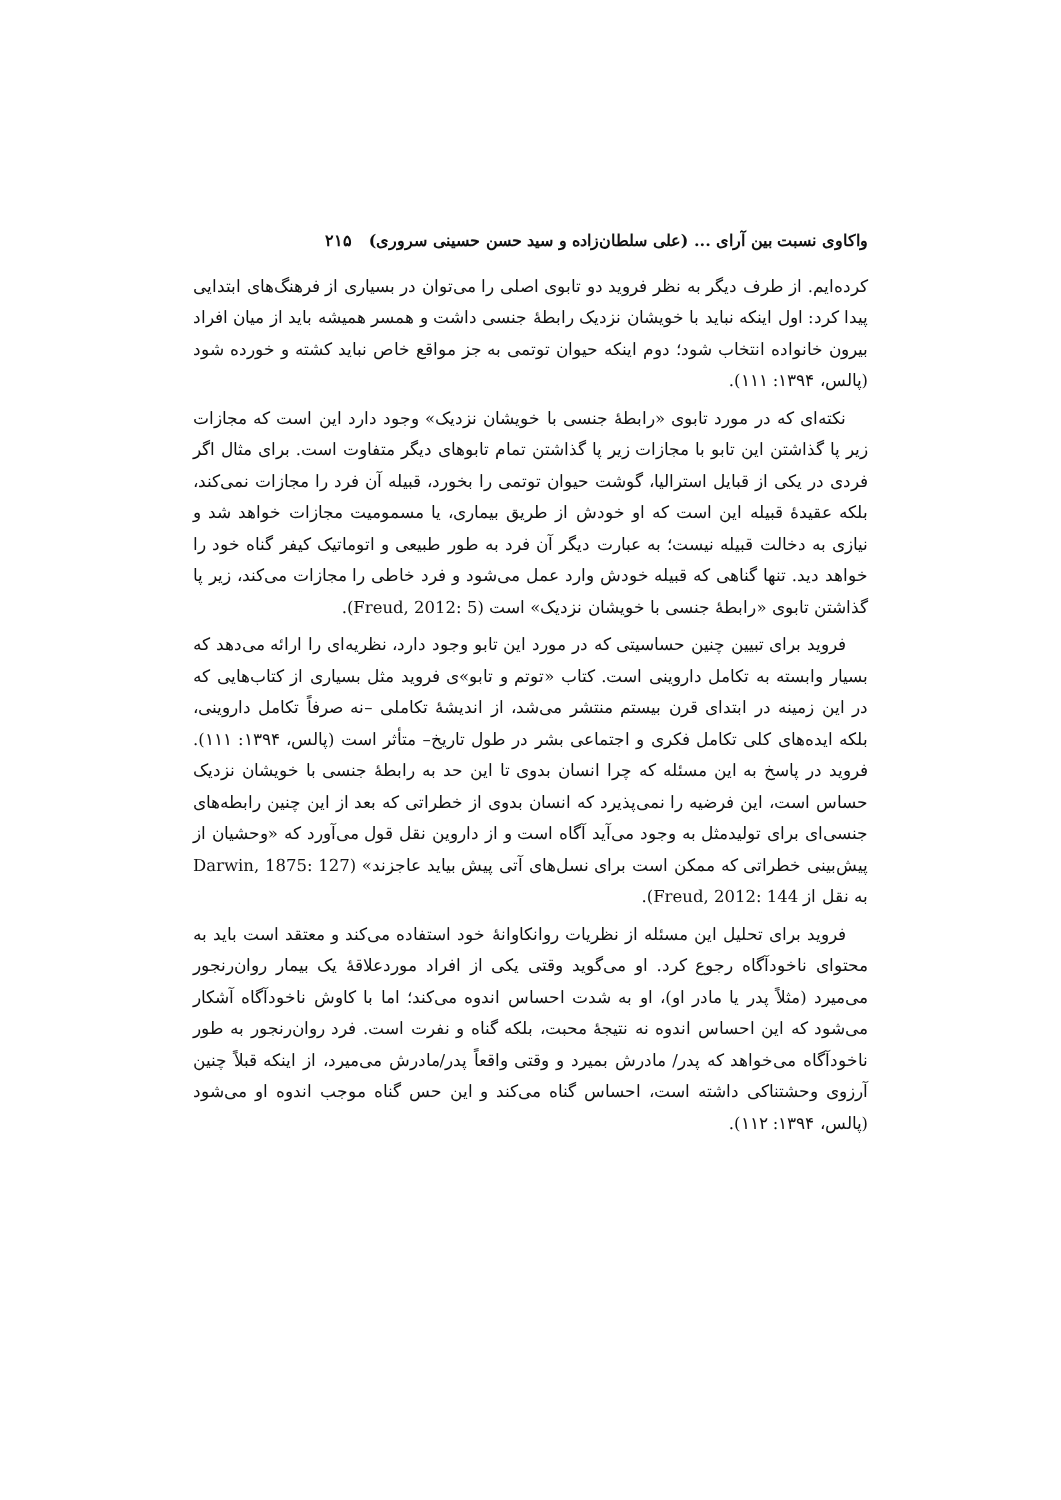واکاوی نسبت بین آرای ... (علی سلطان‌زاده و سید حسن حسینی سروری) ۲۱۵
کرده‌ایم. از طرف دیگر به نظر فروید دو تابوی اصلی را می‌توان در بسیاری از فرهنگ‌های ابتدایی پیدا کرد: اول اینکه نباید با خویشان نزدیک رابطهٔ جنسی داشت و همسر همیشه باید از میان افراد بیرون خانواده انتخاب شود؛ دوم اینکه حیوان توتمی به جز مواقع خاص نباید کشته و خورده شود (پالس، ۱۳۹۴: ۱۱۱).
نکته‌ای که در مورد تابوی «رابطهٔ جنسی با خویشان نزدیک» وجود دارد این است که مجازات زیر پا گذاشتن این تابو با مجازات زیر پا گذاشتن تمام تابوهای دیگر متفاوت است. برای مثال اگر فردی در یکی از قبایل استرالیا، گوشت حیوان توتمی را بخورد، قبیله آن فرد را مجازات نمی‌کند، بلکه عقیدهٔ قبیله این است که او خودش از طریق بیماری، یا مسمومیت مجازات خواهد شد و نیازی به دخالت قبیله نیست؛ به عبارت دیگر آن فرد به طور طبیعی و اتوماتیک کیفر گناه خود را خواهد دید. تنها گناهی که قبیله خودش وارد عمل می‌شود و فرد خاطی را مجازات می‌کند، زیر پا گذاشتن تابوی «رابطهٔ جنسی با خویشان نزدیک» است (Freud, 2012: 5).
فروید برای تبیین چنین حساسیتی که در مورد این تابو وجود دارد، نظریه‌ای را ارائه می‌دهد که بسیار وابسته به تکامل داروینی است. کتاب «توتم و تابو»ی فروید مثل بسیاری از کتاب‌هایی که در این زمینه در ابتدای قرن بیستم منتشر می‌شد، از اندیشهٔ تکاملی –نه صرفاً تکامل داروینی، بلکه ایده‌های کلی تکامل فکری و اجتماعی بشر در طول تاریخ– متأثر است (پالس، ۱۳۹۴: ۱۱۱). فروید در پاسخ به این مسئله که چرا انسان بدوی تا این حد به رابطهٔ جنسی با خویشان نزدیک حساس است، این فرضیه را نمی‌پذیرد که انسان بدوی از خطراتی که بعد از این چنین رابطه‌های جنسی‌ای برای تولیدمثل به وجود می‌آید آگاه است و از داروین نقل قول می‌آورد که «وحشیان از پیش‌بینی خطراتی که ممکن است برای نسل‌های آتی پیش بیاید عاجزند» (Darwin, 1875: 127 به نقل از Freud, 2012: 144).
فروید برای تحلیل این مسئله از نظریات روانکاوانهٔ خود استفاده می‌کند و معتقد است باید به محتوای ناخودآگاه رجوع کرد. او می‌گوید وقتی یکی از افراد موردعلاقهٔ یک بیمار روان‌رنجور می‌میرد (مثلاً پدر یا مادر او)، او به شدت احساس اندوه می‌کند؛ اما با کاوش ناخودآگاه آشکار می‌شود که این احساس اندوه نه نتیجهٔ محبت، بلکه گناه و نفرت است. فرد روان‌رنجور به طور ناخودآگاه می‌خواهد که پدر/ مادرش بمیرد و وقتی واقعاً پدر/مادرش می‌میرد، از اینکه قبلاً چنین آرزوی وحشتناکی داشته است، احساس گناه می‌کند و این حس گناه موجب اندوه او می‌شود (پالس، ۱۳۹۴: ۱۱۲).